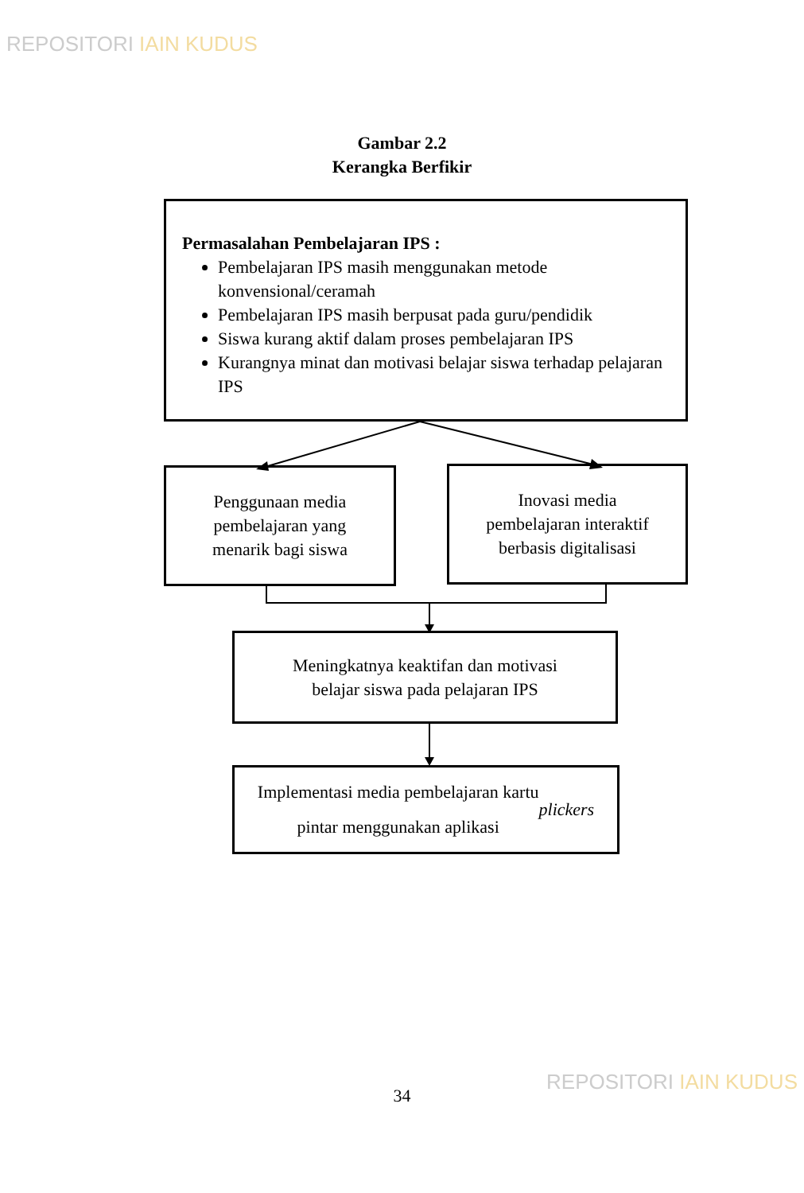REPOSITORI IAIN KUDUS
Gambar 2.2
Kerangka Berfikir
Permasalahan Pembelajaran IPS :
Pembelajaran IPS masih menggunakan metode konvensional/ceramah
Pembelajaran IPS masih berpusat pada guru/pendidik
Siswa kurang aktif dalam proses pembelajaran IPS
Kurangnya minat dan motivasi belajar siswa terhadap pelajaran IPS
Penggunaan media
pembelajaran yang
menarik bagi siswa
Inovasi media
pembelajaran interaktif
berbasis digitalisasi
Meningkatnya keaktifan dan motivasi
belajar siswa pada pelajaran IPS
Implementasi media pembelajaran kartu
pintar menggunakan aplikasi plickers
34
REPOSITORI IAIN KUDUS